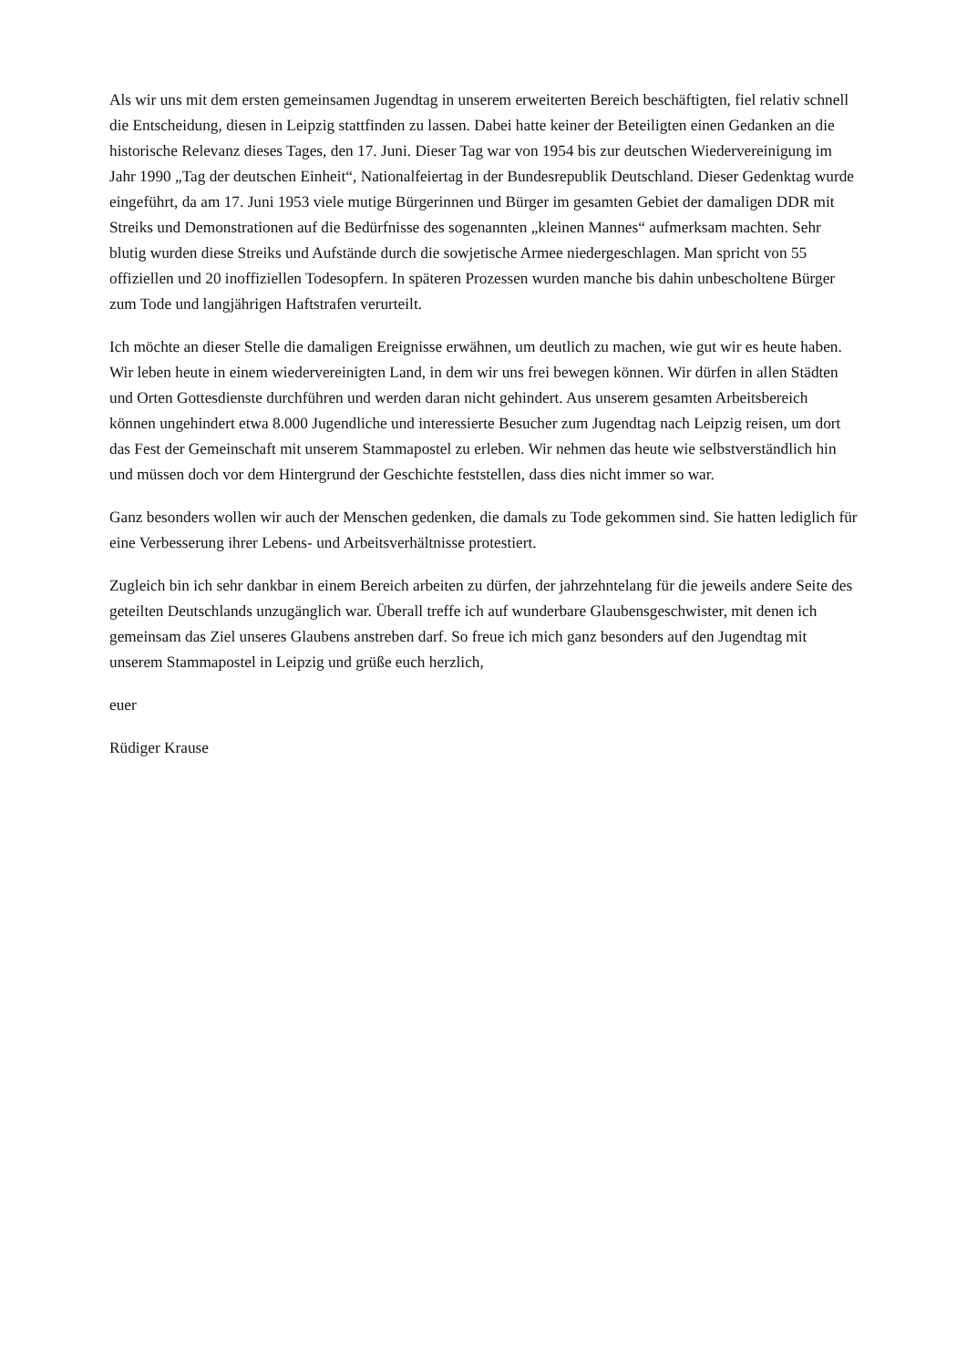Als wir uns mit dem ersten gemeinsamen Jugendtag in unserem erweiterten Bereich beschäftigten, fiel relativ schnell die Entscheidung, diesen in Leipzig stattfinden zu lassen. Dabei hatte keiner der Beteiligten einen Gedanken an die historische Relevanz dieses Tages, den 17. Juni. Dieser Tag war von 1954 bis zur deutschen Wiedervereinigung im Jahr 1990 „Tag der deutschen Einheit“, Nationalfeiertag in der Bundesrepublik Deutschland. Dieser Gedenktag wurde eingeführt, da am 17. Juni 1953 viele mutige Bürgerinnen und Bürger im gesamten Gebiet der damaligen DDR mit Streiks und Demonstrationen auf die Bedürfnisse des sogenannten „kleinen Mannes“ aufmerksam machten. Sehr blutig wurden diese Streiks und Aufstände durch die sowjetische Armee niedergeschlagen. Man spricht von 55 offiziellen und 20 inoffiziellen Todesopfern. In späteren Prozessen wurden manche bis dahin unbescholtene Bürger zum Tode und langjährigen Haftstrafen verurteilt.
Ich möchte an dieser Stelle die damaligen Ereignisse erwähnen, um deutlich zu machen, wie gut wir es heute haben. Wir leben heute in einem wiedervereinigten Land, in dem wir uns frei bewegen können. Wir dürfen in allen Städten und Orten Gottesdienste durchführen und werden daran nicht gehindert. Aus unserem gesamten Arbeitsbereich können ungehindert etwa 8.000 Jugendliche und interessierte Besucher zum Jugendtag nach Leipzig reisen, um dort das Fest der Gemeinschaft mit unserem Stammapostel zu erleben. Wir nehmen das heute wie selbstverständlich hin und müssen doch vor dem Hintergrund der Geschichte feststellen, dass dies nicht immer so war.
Ganz besonders wollen wir auch der Menschen gedenken, die damals zu Tode gekommen sind. Sie hatten lediglich für eine Verbesserung ihrer Lebens- und Arbeitsverhältnisse protestiert.
Zugleich bin ich sehr dankbar in einem Bereich arbeiten zu dürfen, der jahrzehntelang für die jeweils andere Seite des geteilten Deutschlands unzugänglich war. Überall treffe ich auf wunderbare Glaubensgeschwister, mit denen ich gemeinsam das Ziel unseres Glaubens anstreben darf. So freue ich mich ganz besonders auf den Jugendtag mit unserem Stammapostel in Leipzig und grüße euch herzlich,
euer
Rüdiger Krause